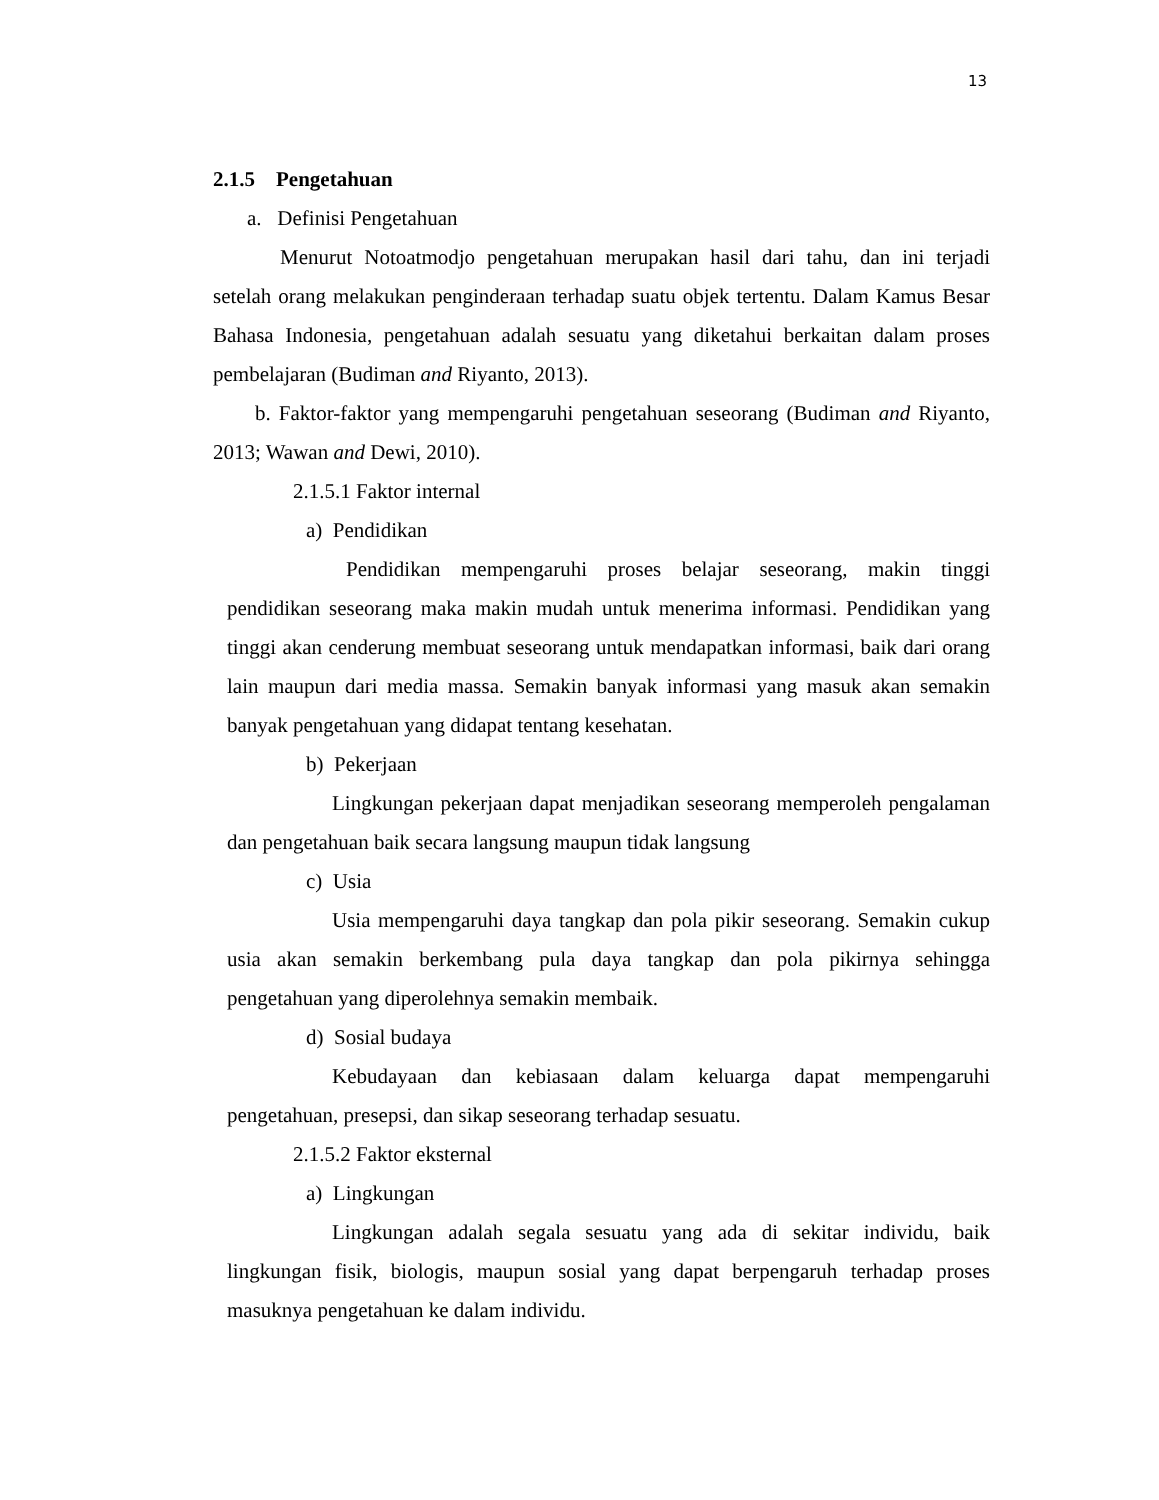13
2.1.5 Pengetahuan
a. Definisi Pengetahuan
Menurut Notoatmodjo pengetahuan merupakan hasil dari tahu, dan ini terjadi setelah orang melakukan penginderaan terhadap suatu objek tertentu. Dalam Kamus Besar Bahasa Indonesia, pengetahuan adalah sesuatu yang diketahui berkaitan dalam proses pembelajaran (Budiman and Riyanto, 2013).
b. Faktor-faktor yang mempengaruhi pengetahuan seseorang (Budiman and Riyanto, 2013; Wawan and Dewi, 2010).
2.1.5.1 Faktor internal
a) Pendidikan
Pendidikan mempengaruhi proses belajar seseorang, makin tinggi pendidikan seseorang maka makin mudah untuk menerima informasi. Pendidikan yang tinggi akan cenderung membuat seseorang untuk mendapatkan informasi, baik dari orang lain maupun dari media massa. Semakin banyak informasi yang masuk akan semakin banyak pengetahuan yang didapat tentang kesehatan.
b) Pekerjaan
Lingkungan pekerjaan dapat menjadikan seseorang memperoleh pengalaman dan pengetahuan baik secara langsung maupun tidak langsung
c) Usia
Usia mempengaruhi daya tangkap dan pola pikir seseorang. Semakin cukup usia akan semakin berkembang pula daya tangkap dan pola pikirnya sehingga pengetahuan yang diperolehnya semakin membaik.
d) Sosial budaya
Kebudayaan dan kebiasaan dalam keluarga dapat mempengaruhi pengetahuan, presepsi, dan sikap seseorang terhadap sesuatu.
2.1.5.2 Faktor eksternal
a) Lingkungan
Lingkungan adalah segala sesuatu yang ada di sekitar individu, baik lingkungan fisik, biologis, maupun sosial yang dapat berpengaruh terhadap proses masuknya pengetahuan ke dalam individu.